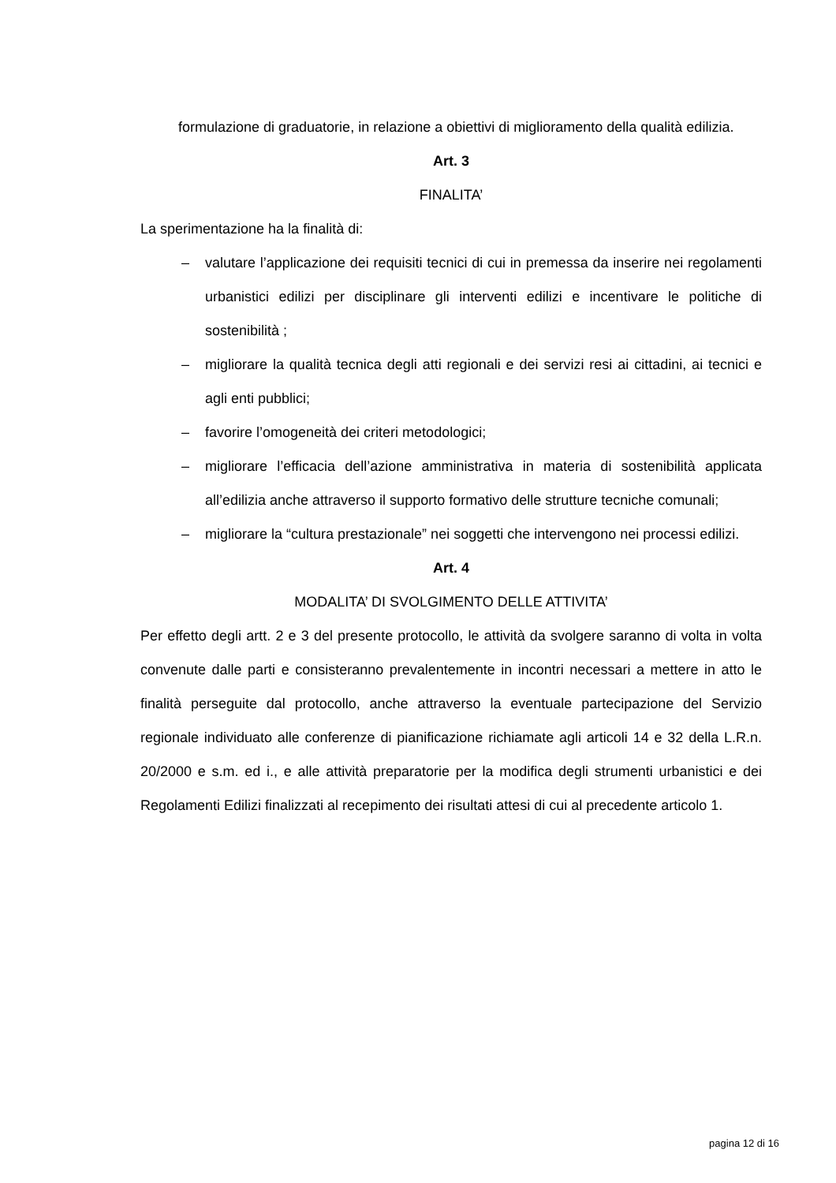formulazione di graduatorie, in relazione a obiettivi di miglioramento della qualità edilizia.
Art. 3
FINALITA’
La sperimentazione ha la finalità di:
– valutare l’applicazione dei requisiti tecnici di cui in premessa da inserire nei regolamenti urbanistici edilizi per disciplinare gli interventi edilizi e incentivare le politiche di sostenibilità ;
– migliorare la qualità tecnica degli atti regionali e dei servizi resi ai cittadini, ai tecnici e agli enti pubblici;
– favorire l’omogeneità dei criteri metodologici;
– migliorare l’efficacia dell’azione amministrativa in materia di sostenibilità applicata all’edilizia anche attraverso il supporto formativo delle strutture tecniche comunali;
– migliorare la “cultura prestazionale” nei soggetti che intervengono nei processi edilizi.
Art. 4
MODALITA’ DI SVOLGIMENTO DELLE ATTIVITA’
Per effetto degli artt. 2 e 3 del presente protocollo, le attività da svolgere saranno di volta in volta convenute dalle parti e consisteranno prevalentemente in incontri necessari a mettere in atto le finalità perseguite dal protocollo, anche attraverso la eventuale partecipazione del Servizio regionale individuato alle conferenze di pianificazione richiamate agli articoli 14 e 32 della L.R.n. 20/2000 e s.m. ed i., e alle attività preparatorie per la modifica degli strumenti urbanistici e dei Regolamenti Edilizi finalizzati al recepimento dei risultati attesi di cui al precedente articolo 1.
pagina 12 di 16